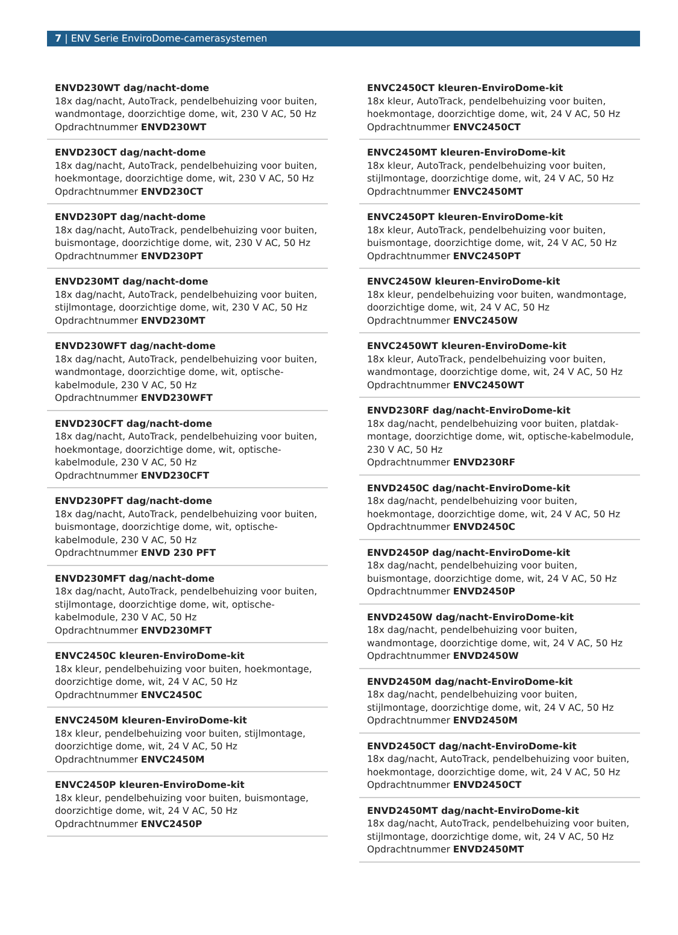7 | ENV Serie EnviroDome-camerasystemen
ENVD230WT dag/nacht-dome
18x dag/nacht, AutoTrack, pendelbehuizing voor buiten, wandmontage, doorzichtige dome, wit, 230 V AC, 50 Hz
Opdrachtnummer ENVD230WT
ENVD230CT dag/nacht-dome
18x dag/nacht, AutoTrack, pendelbehuizing voor buiten, hoekmontage, doorzichtige dome, wit, 230 V AC, 50 Hz
Opdrachtnummer ENVD230CT
ENVD230PT dag/nacht-dome
18x dag/nacht, AutoTrack, pendelbehuizing voor buiten, buismontage, doorzichtige dome, wit, 230 V AC, 50 Hz
Opdrachtnummer ENVD230PT
ENVD230MT dag/nacht-dome
18x dag/nacht, AutoTrack, pendelbehuizing voor buiten, stijlmontage, doorzichtige dome, wit, 230 V AC, 50 Hz
Opdrachtnummer ENVD230MT
ENVD230WFT dag/nacht-dome
18x dag/nacht, AutoTrack, pendelbehuizing voor buiten, wandmontage, doorzichtige dome, wit, optische-kabelmodule, 230 V AC, 50 Hz
Opdrachtnummer ENVD230WFT
ENVD230CFT dag/nacht-dome
18x dag/nacht, AutoTrack, pendelbehuizing voor buiten, hoekmontage, doorzichtige dome, wit, optische-kabelmodule, 230 V AC, 50 Hz
Opdrachtnummer ENVD230CFT
ENVD230PFT dag/nacht-dome
18x dag/nacht, AutoTrack, pendelbehuizing voor buiten, buismontage, doorzichtige dome, wit, optische-kabelmodule, 230 V AC, 50 Hz
Opdrachtnummer ENVD 230 PFT
ENVD230MFT dag/nacht-dome
18x dag/nacht, AutoTrack, pendelbehuizing voor buiten, stijlmontage, doorzichtige dome, wit, optische-kabelmodule, 230 V AC, 50 Hz
Opdrachtnummer ENVD230MFT
ENVC2450C kleuren-EnviroDome-kit
18x kleur, pendelbehuizing voor buiten, hoekmontage, doorzichtige dome, wit, 24 V AC, 50 Hz
Opdrachtnummer ENVC2450C
ENVC2450M kleuren-EnviroDome-kit
18x kleur, pendelbehuizing voor buiten, stijlmontage, doorzichtige dome, wit, 24 V AC, 50 Hz
Opdrachtnummer ENVC2450M
ENVC2450P kleuren-EnviroDome-kit
18x kleur, pendelbehuizing voor buiten, buismontage, doorzichtige dome, wit, 24 V AC, 50 Hz
Opdrachtnummer ENVC2450P
ENVC2450CT kleuren-EnviroDome-kit
18x kleur, AutoTrack, pendelbehuizing voor buiten, hoekmontage, doorzichtige dome, wit, 24 V AC, 50 Hz
Opdrachtnummer ENVC2450CT
ENVC2450MT kleuren-EnviroDome-kit
18x kleur, AutoTrack, pendelbehuizing voor buiten, stijlmontage, doorzichtige dome, wit, 24 V AC, 50 Hz
Opdrachtnummer ENVC2450MT
ENVC2450PT kleuren-EnviroDome-kit
18x kleur, AutoTrack, pendelbehuizing voor buiten, buismontage, doorzichtige dome, wit, 24 V AC, 50 Hz
Opdrachtnummer ENVC2450PT
ENVC2450W kleuren-EnviroDome-kit
18x kleur, pendelbehuizing voor buiten, wandmontage, doorzichtige dome, wit, 24 V AC, 50 Hz
Opdrachtnummer ENVC2450W
ENVC2450WT kleuren-EnviroDome-kit
18x kleur, AutoTrack, pendelbehuizing voor buiten, wandmontage, doorzichtige dome, wit, 24 V AC, 50 Hz
Opdrachtnummer ENVC2450WT
ENVD230RF dag/nacht-EnviroDome-kit
18x dag/nacht, pendelbehuizing voor buiten, platdak-montage, doorzichtige dome, wit, optische-kabelmodule, 230 V AC, 50 Hz
Opdrachtnummer ENVD230RF
ENVD2450C dag/nacht-EnviroDome-kit
18x dag/nacht, pendelbehuizing voor buiten, hoekmontage, doorzichtige dome, wit, 24 V AC, 50 Hz
Opdrachtnummer ENVD2450C
ENVD2450P dag/nacht-EnviroDome-kit
18x dag/nacht, pendelbehuizing voor buiten, buismontage, doorzichtige dome, wit, 24 V AC, 50 Hz
Opdrachtnummer ENVD2450P
ENVD2450W dag/nacht-EnviroDome-kit
18x dag/nacht, pendelbehuizing voor buiten, wandmontage, doorzichtige dome, wit, 24 V AC, 50 Hz
Opdrachtnummer ENVD2450W
ENVD2450M dag/nacht-EnviroDome-kit
18x dag/nacht, pendelbehuizing voor buiten, stijlmontage, doorzichtige dome, wit, 24 V AC, 50 Hz
Opdrachtnummer ENVD2450M
ENVD2450CT dag/nacht-EnviroDome-kit
18x dag/nacht, AutoTrack, pendelbehuizing voor buiten, hoekmontage, doorzichtige dome, wit, 24 V AC, 50 Hz
Opdrachtnummer ENVD2450CT
ENVD2450MT dag/nacht-EnviroDome-kit
18x dag/nacht, AutoTrack, pendelbehuizing voor buiten, stijlmontage, doorzichtige dome, wit, 24 V AC, 50 Hz
Opdrachtnummer ENVD2450MT